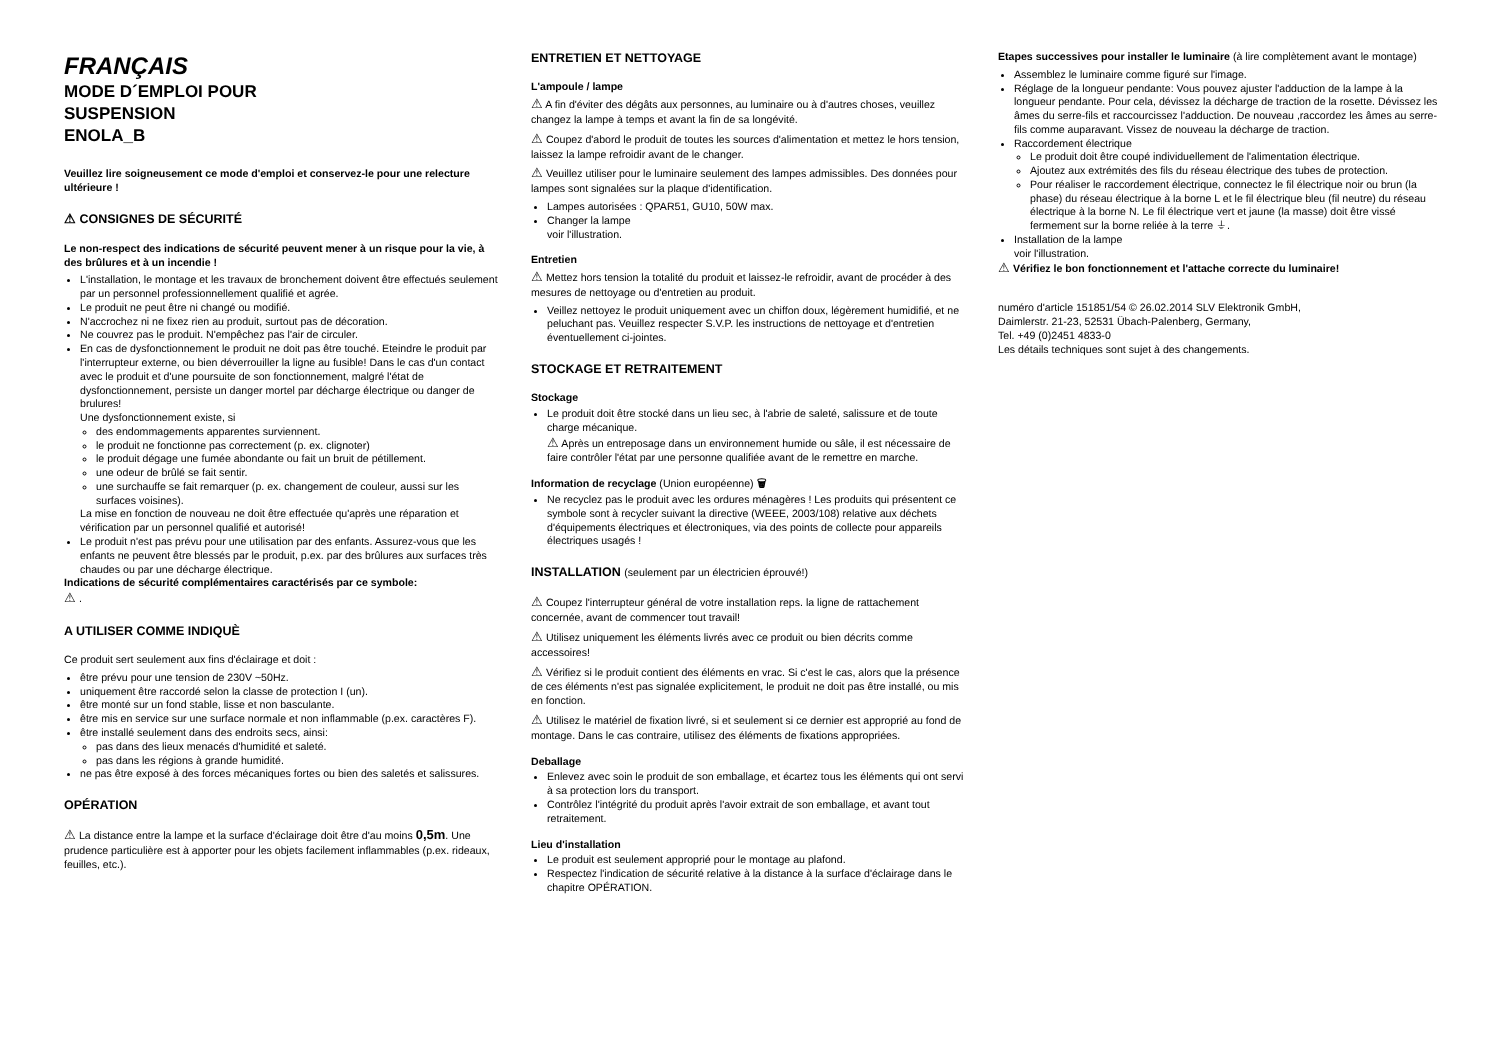FRANÇAIS
MODE D´EMPLOI POUR
SUSPENSION
ENOLA_B
Veuillez lire soigneusement ce mode d'emploi et conservez-le pour une relecture ultérieure !
⚠ CONSIGNES DE SÉCURITÉ
Le non-respect des indications de sécurité peuvent mener à un risque pour la vie, à des brûlures et à un incendie !
L'installation, le montage et les travaux de bronchement doivent être effectués seulement par un personnel professionnellement qualifié et agrée.
Le produit ne peut être ni changé ou modifié.
N'accrochez ni ne fixez rien au produit, surtout pas de décoration.
Ne couvrez pas le produit. N'empêchez pas l'air de circuler.
En cas de dysfonctionnement le produit ne doit pas être touché. Eteindre le produit par l'interrupteur externe, ou bien déverrouiller la ligne au fusible! Dans le cas d'un contact avec le produit et d'une poursuite de son fonctionnement, malgré l'état de dysfonctionnement, persiste un danger mortel par décharge électrique ou danger de brulures!
Une dysfonctionnement existe, si
des endommagements apparentes surviennent.
le produit ne fonctionne pas correctement (p. ex. clignoter)
le produit dégage une fumée abondante ou fait un bruit de pétillement.
une odeur de brûlé se fait sentir.
une surchauffe se fait remarquer (p. ex. changement de couleur, aussi sur les surfaces voisines).
La mise en fonction de nouveau ne doit être effectuée qu'après une réparation et vérification par un personnel qualifié et autorisé!
Le produit n'est pas prévu pour une utilisation par des enfants. Assurez-vous que les enfants ne peuvent être blessés par le produit, p.ex. par des brûlures aux surfaces très chaudes ou par une décharge électrique.
Indications de sécurité complémentaires caractérisés par ce symbole:
⚠ .
A UTILISER COMME INDIQUÈ
Ce produit sert seulement aux fins d'éclairage et doit :
être prévu pour une tension de 230V ~50Hz.
uniquement être raccordé selon la classe de protection I (un).
être monté sur un fond stable, lisse et non basculante.
être mis en service sur une surface normale et non inflammable (p.ex. caractères F).
être installé seulement dans des endroits secs, ainsi:
pas dans des lieux menacés d'humidité et saleté.
pas dans les régions à grande humidité.
ne pas être exposé à des forces mécaniques fortes ou bien des saletés et salissures.
OPÉRATION
⚠ La distance entre la lampe et la surface d'éclairage doit être d'au moins 0,5m. Une prudence particulière est à apporter pour les objets facilement inflammables (p.ex. rideaux, feuilles, etc.).
ENTRETIEN ET NETTOYAGE
L'ampoule / lampe
⚠ A fin d'éviter des dégâts aux personnes, au luminaire ou à d'autres choses, veuillez changez la lampe à temps et avant la fin de sa longévité.
⚠ Coupez d'abord le produit de toutes les sources d'alimentation et mettez le hors tension, laissez la lampe refroidir avant de le changer.
⚠ Veuillez utiliser pour le luminaire seulement des lampes admissibles. Des données pour lampes sont signalées sur la plaque d'identification.
Lampes autorisées : QPAR51, GU10, 50W max.
Changer la lampe
voir l'illustration.
Entretien
⚠ Mettez hors tension la totalité du produit et laissez-le refroidir, avant de procéder à des mesures de nettoyage ou d'entretien au produit.
Veillez nettoyez le produit uniquement avec un chiffon doux, légèrement humidifié, et ne peluchant pas. Veuillez respecter S.V.P. les instructions de nettoyage et d'entretien éventuellement ci-jointes.
STOCKAGE ET RETRAITEMENT
Stockage
Le produit doit être stocké dans un lieu sec, à l'abrie de saleté, salissure et de toute charge mécanique.
⚠ Après un entreposage dans un environnement humide ou sâle, il est nécessaire de faire contrôler l'état par une personne qualifiée avant de le remettre en marche.
Information de recyclage (Union européenne) 🗑
Ne recyclez pas le produit avec les ordures ménagères ! Les produits qui présentent ce symbole sont à recycler suivant la directive (WEEE, 2003/108) relative aux déchets d'équipements électriques et électroniques, via des points de collecte pour appareils électriques usagés !
INSTALLATION (seulement par un électricien éprouvé!)
⚠ Coupez l'interrupteur général de votre installation reps. la ligne de rattachement concernée, avant de commencer tout travail!
⚠ Utilisez uniquement les éléments livrés avec ce produit ou bien décrits comme accessoires!
⚠ Vérifiez si le produit contient des éléments en vrac. Si c'est le cas, alors que la présence de ces éléments n'est pas signalée explicitement, le produit ne doit pas être installé, ou mis en fonction.
⚠ Utilisez le matériel de fixation livré, si et seulement si ce dernier est approprié au fond de montage. Dans le cas contraire, utilisez des éléments de fixations appropriées.
Deballage
Enlevez avec soin le produit de son emballage, et écartez tous les éléments qui ont servi à sa protection lors du transport.
Contrôlez l'intégrité du produit après l'avoir extrait de son emballage, et avant tout retraitement.
Lieu d'installation
Le produit est seulement approprié pour le montage au plafond.
Respectez l'indication de sécurité relative à la distance à la surface d'éclairage dans le chapitre OPÉRATION.
Etapes successives pour installer le luminaire (à lire complètement avant le montage)
Assemblez le luminaire comme figuré sur l'image.
Réglage de la longueur pendante: Vous pouvez ajuster l'adduction de la lampe à la longueur pendante. Pour cela, dévissez la décharge de traction de la rosette. Dévissez les âmes du serre-fils et raccourcissez l'adduction. De nouveau ,raccordez les âmes au serre-fils comme auparavant. Vissez de nouveau la décharge de traction.
Raccordement électrique
Le produit doit être coupé individuellement de l'alimentation électrique.
Ajoutez aux extrémités des fils du réseau électrique des tubes de protection.
Pour réaliser le raccordement électrique, connectez le fil électrique noir ou brun (la phase) du réseau électrique à la borne L et le fil électrique bleu (fil neutre) du réseau électrique à la borne N. Le fil électrique vert et jaune (la masse) doit être vissé fermement sur la borne reliée à la terre ⏚.
Installation de la lampe
voir l'illustration.
⚠ Vérifiez le bon fonctionnement et l'attache correcte du luminaire!
numéro d'article 151851/54 © 26.02.2014 SLV Elektronik GmbH,
Daimlerstr. 21-23, 52531 Übach-Palenberg, Germany,
Tel. +49 (0)2451 4833-0
Les détails techniques sont sujet à des changements.